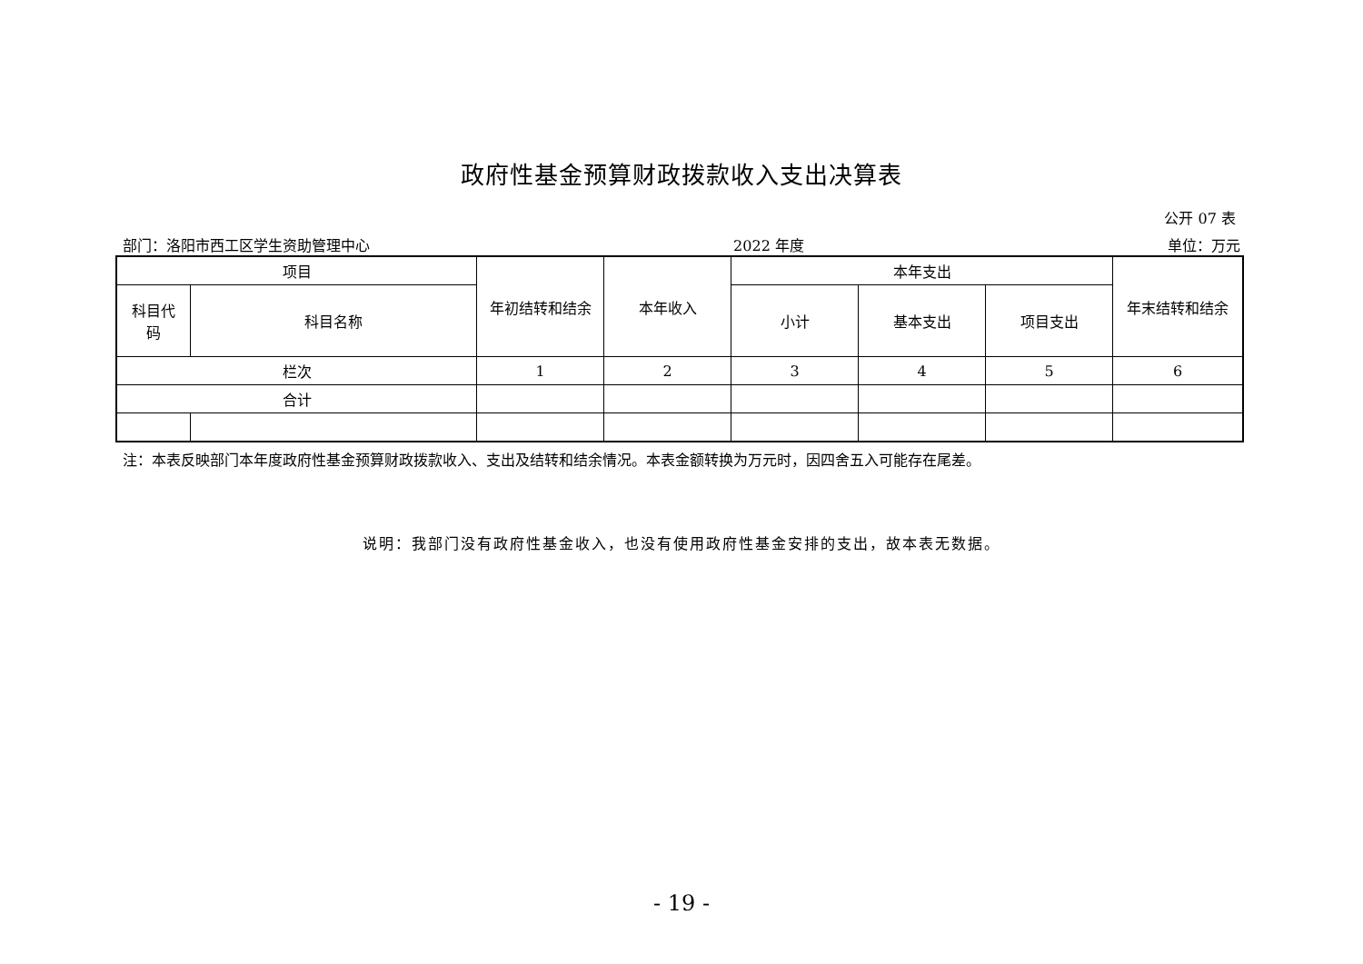政府性基金预算财政拨款收入支出决算表
公开 07 表
部门：洛阳市西工区学生资助管理中心 2022 年度 单位：万元
| 项目 | | 年初结转和结余 | 本年收入 | 本年支出 | | | 年末结转和结余 |
| --- | --- | --- | --- | --- | --- | --- | --- |
| 科目代 码 | 科目名称 | | | 小计 | 基本支出 | 项目支出 | |
| 栏次 | | 1 | 2 | 3 | 4 | 5 | 6 |
| 合计 | | | | | | | |
注：本表反映部门本年度政府性基金预算财政拨款收入、支出及结转和结余情况。本表金额转换为万元时，因四舍五入可能存在尾差。
说明：我部门没有政府性基金收入，也没有使用政府性基金安排的支出，故本表无数据。
- 19 -